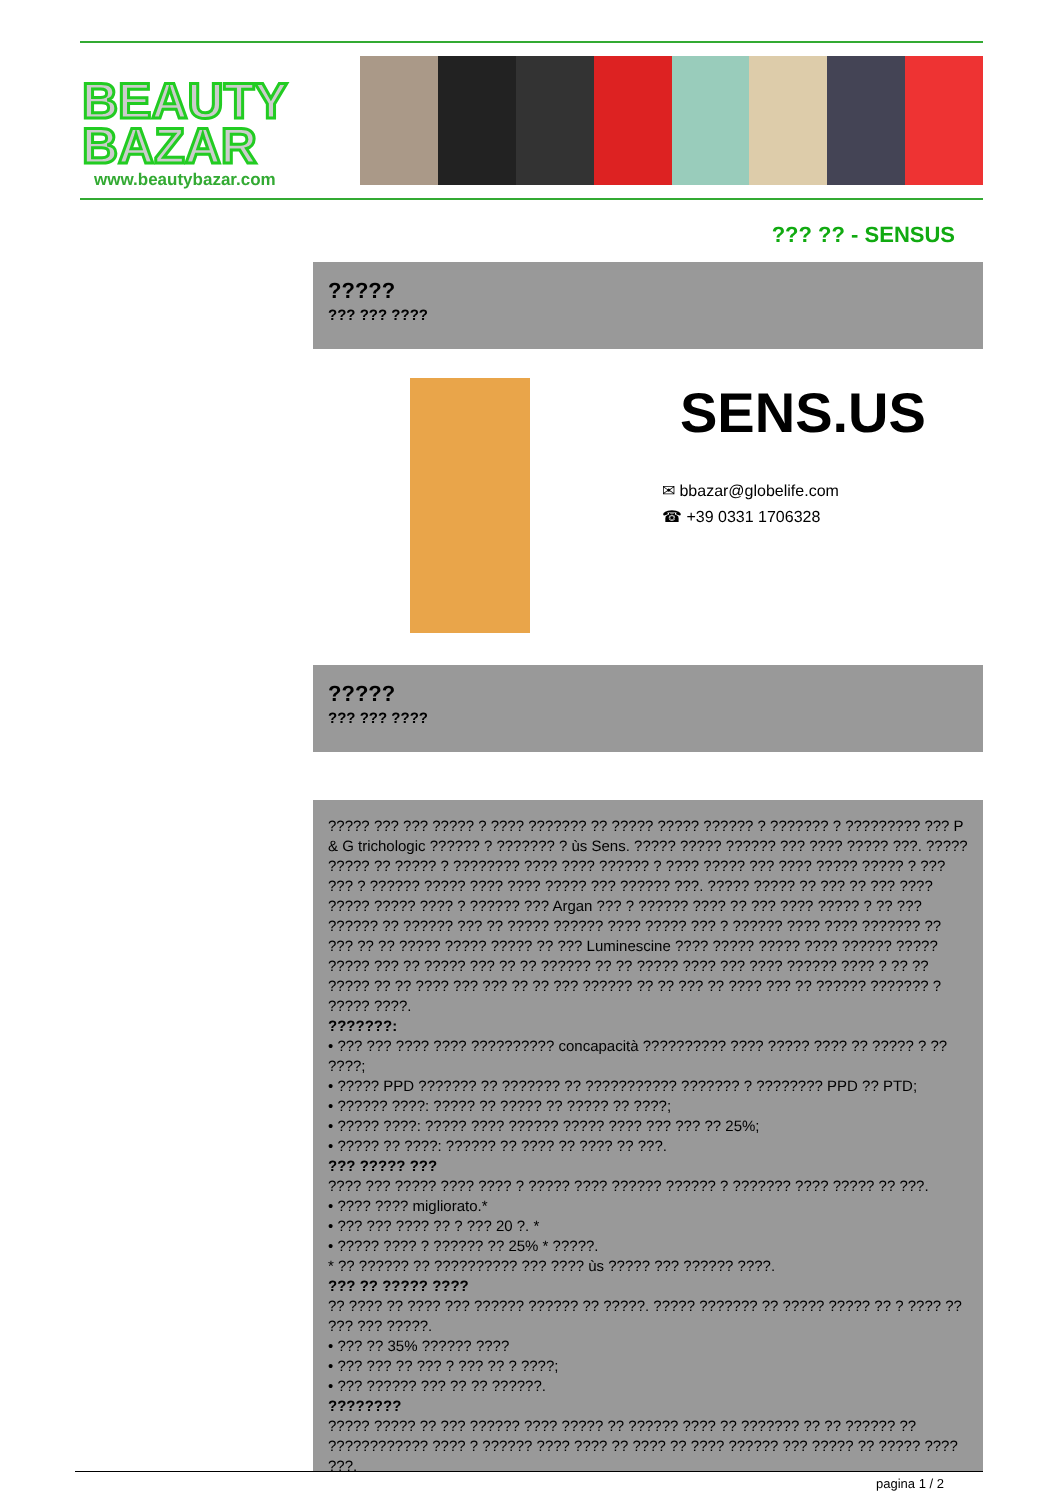BEAUTY
BAZAR
www.beautybazar.com
??? ?? - SENSUS
?????
??? ??? ????
SENS.US
✉ bbazar@globelife.com
☎ +39 0331 1706328
?????
??? ??? ????
????? ??? ??? ????? ? ???? ??????? ?? ????? ????? ?????? ? ??????? ? ????????? ??? P & G trichologic ?????? ? ??????? ? ùs Sens. ????? ????? ?????? ??? ???? ????? ???. ????? ????? ?? ????? ? ???????? ???? ???? ?????? ? ???? ????? ??? ???? ????? ????? ? ??? ??? ? ?????? ????? ???? ???? ????? ??? ?????? ???. ????? ????? ?? ??? ?? ??? ???? ????? ????? ???? ? ?????? ??? Argan ??? ? ?????? ???? ?? ??? ???? ????? ? ?? ??? ?????? ?? ?????? ??? ?? ????? ?????? ???? ????? ??? ? ?????? ???? ???? ??????? ?? ??? ?? ?? ????? ????? ????? ?? ??? Luminescine ???? ????? ????? ???? ?????? ????? ????? ??? ?? ????? ??? ?? ?? ?????? ?? ?? ????? ???? ??? ???? ?????? ???? ? ?? ?? ????? ?? ?? ???? ??? ??? ?? ?? ??? ?????? ?? ?? ??? ?? ???? ??? ?? ?????? ??????? ? ????? ????.
???????:
• ??? ??? ???? ???? ?????????? concapacità ?????????? ???? ????? ???? ?? ????? ? ?? ????;
• ????? PPD ??????? ?? ??????? ?? ??????????? ??????? ? ???????? PPD ?? PTD;
• ?????? ????: ????? ?? ????? ?? ????? ?? ????;
• ????? ????: ????? ???? ?????? ????? ???? ??? ??? ?? 25%;
• ????? ?? ????: ?????? ?? ???? ?? ???? ?? ???.
??? ????? ???
???? ??? ????? ???? ???? ? ????? ???? ?????? ?????? ? ??????? ???? ????? ?? ???.
• ???? ???? migliorato.*
• ??? ??? ???? ?? ? ??? 20 ?. *
• ????? ???? ? ?????? ?? 25% * ?????.
* ?? ?????? ?? ?????????? ??? ???? ùs ????? ??? ?????? ????.
??? ?? ????? ????
?? ???? ?? ???? ??? ?????? ?????? ?? ?????. ????? ??????? ?? ????? ????? ?? ? ???? ?? ??? ??? ?????.
• ??? ?? 35% ?????? ????
• ??? ??? ?? ??? ? ??? ?? ? ????;
• ??? ?????? ??? ?? ?? ??????.
????????
????? ????? ?? ??? ?????? ???? ????? ?? ?????? ???? ?? ??????? ?? ?? ?????? ?? ???????????? ???? ? ?????? ???? ???? ?? ???? ?? ???? ?????? ??? ????? ?? ????? ???? ???.
pagina 1 / 2